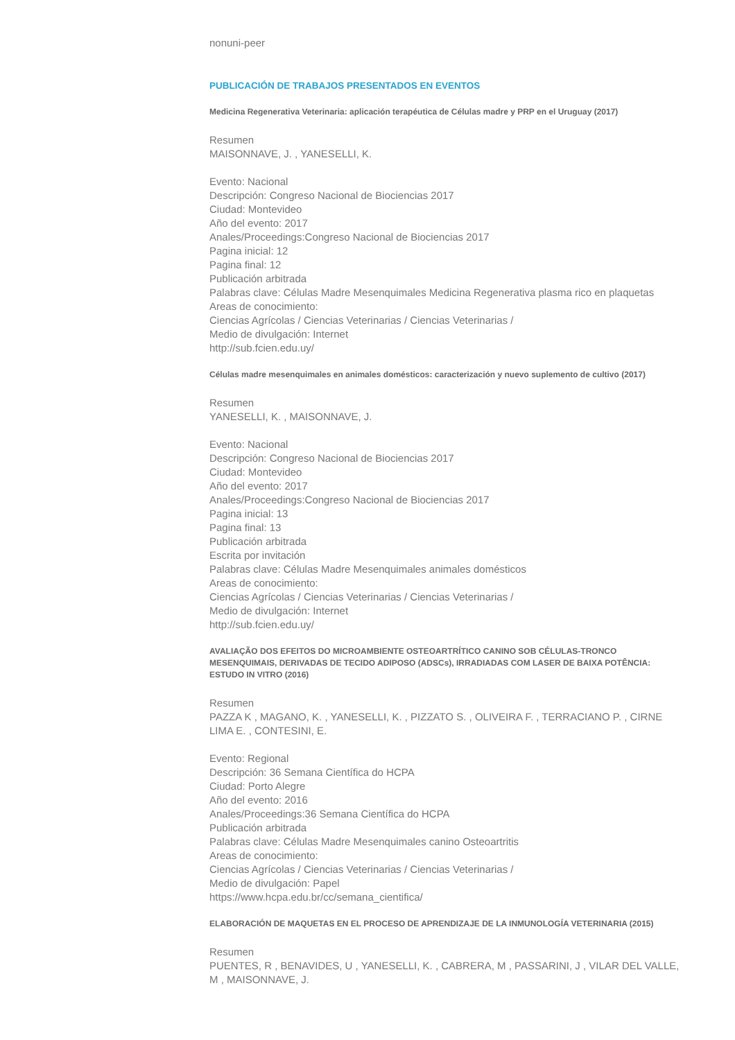nonuni-peer
PUBLICACIÓN DE TRABAJOS PRESENTADOS EN EVENTOS
Medicina Regenerativa Veterinaria: aplicación terapéutica de Células madre y PRP en el Uruguay (2017)
Resumen
MAISONNAVE, J. , YANESELLI, K.
Evento: Nacional
Descripción: Congreso Nacional de Biociencias 2017
Ciudad: Montevideo
Año del evento: 2017
Anales/Proceedings:Congreso Nacional de Biociencias 2017
Pagina inicial: 12
Pagina final: 12
Publicación arbitrada
Palabras clave: Células Madre Mesenquimales Medicina Regenerativa plasma rico en plaquetas
Areas de conocimiento:
Ciencias Agrícolas / Ciencias Veterinarias / Ciencias Veterinarias /
Medio de divulgación: Internet
http://sub.fcien.edu.uy/
Células madre mesenquimales en animales domésticos: caracterización y nuevo suplemento de cultivo (2017)
Resumen
YANESELLI, K. , MAISONNAVE, J.
Evento: Nacional
Descripción: Congreso Nacional de Biociencias 2017
Ciudad: Montevideo
Año del evento: 2017
Anales/Proceedings:Congreso Nacional de Biociencias 2017
Pagina inicial: 13
Pagina final: 13
Publicación arbitrada
Escrita por invitación
Palabras clave: Células Madre Mesenquimales animales domésticos
Areas de conocimiento:
Ciencias Agrícolas / Ciencias Veterinarias / Ciencias Veterinarias /
Medio de divulgación: Internet
http://sub.fcien.edu.uy/
AVALIAÇÃO DOS EFEITOS DO MICROAMBIENTE OSTEOARTRÍTICO CANINO SOB CÉLULAS-TRONCO MESENQUIMAIS, DERIVADAS DE TECIDO ADIPOSO (ADSCs), IRRADIADAS COM LASER DE BAIXA POTÊNCIA: ESTUDO IN VITRO (2016)
Resumen
PAZZA K , MAGANO, K. , YANESELLI, K. , PIZZATO S. , OLIVEIRA F. , TERRACIANO P. , CIRNE LIMA E. , CONTESINI, E.
Evento: Regional
Descripción: 36 Semana Científica do HCPA
Ciudad: Porto Alegre
Año del evento: 2016
Anales/Proceedings:36 Semana Científica do HCPA
Publicación arbitrada
Palabras clave: Células Madre Mesenquimales canino Osteoartritis
Areas de conocimiento:
Ciencias Agrícolas / Ciencias Veterinarias / Ciencias Veterinarias /
Medio de divulgación: Papel
https://www.hcpa.edu.br/cc/semana_cientifica/
ELABORACIÓN DE MAQUETAS EN EL PROCESO DE APRENDIZAJE DE LA INMUNOLOGÍA VETERINARIA (2015)
Resumen
PUENTES, R , BENAVIDES, U , YANESELLI, K. , CABRERA, M , PASSARINI, J , VILAR DEL VALLE, M , MAISONNAVE, J.